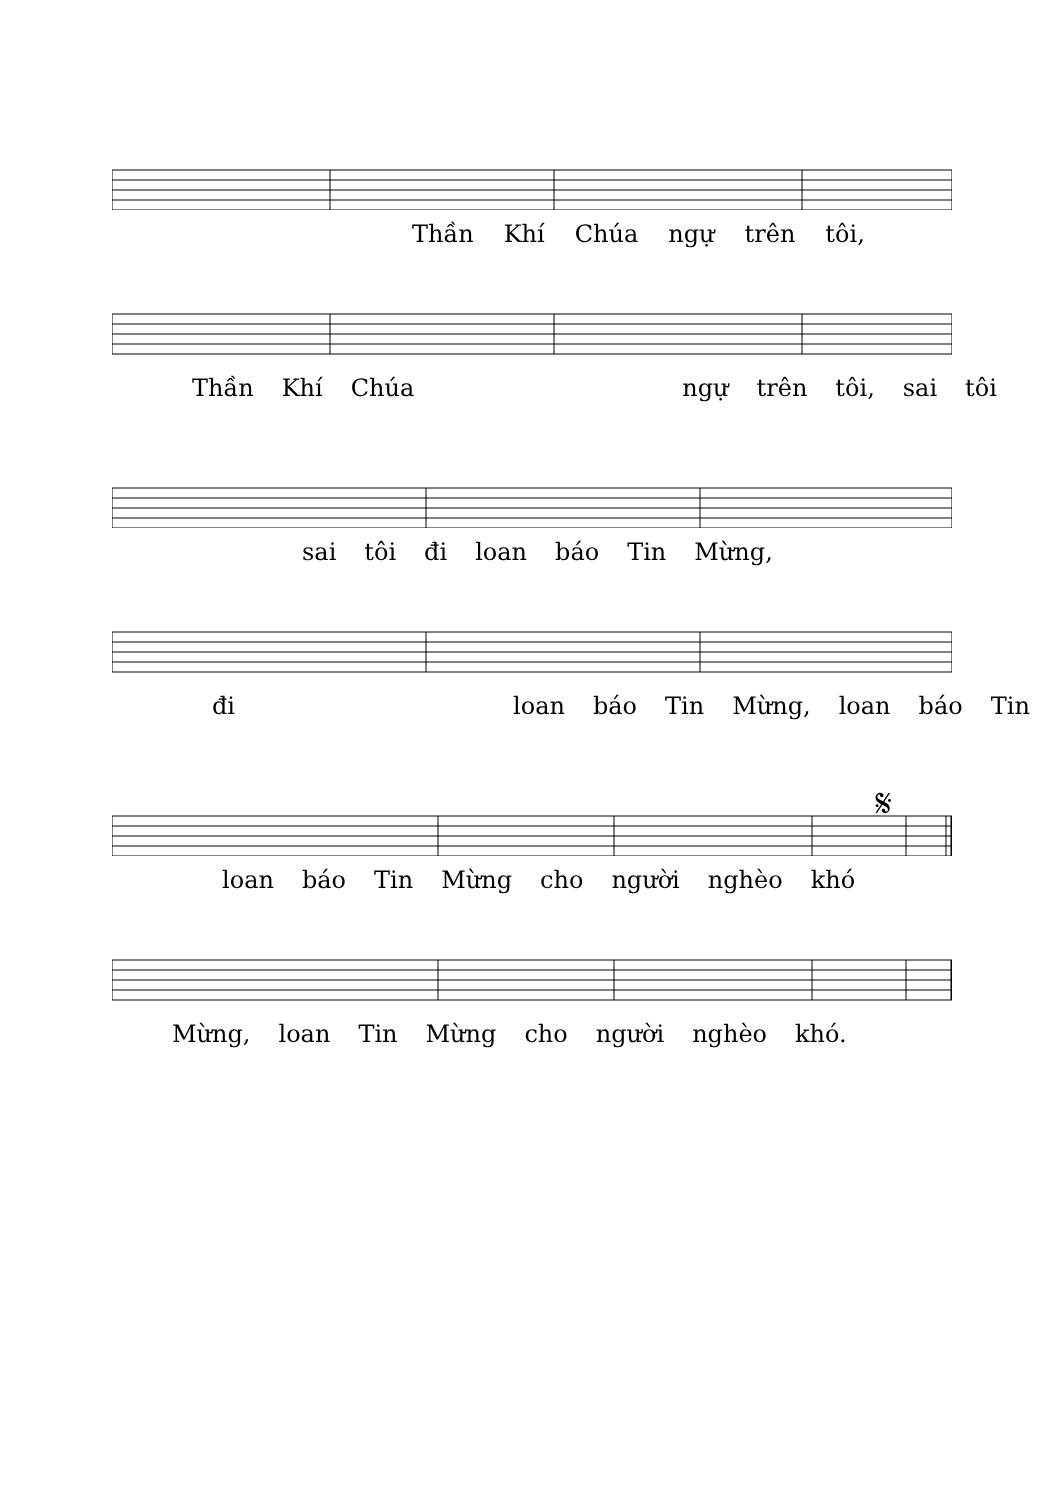Thần Khí Chúa ngự trên tôi,
Thần Khí Chúa ngự trên tôi, sai tôi
sai tôi đi loan báo Tin Mừng,
đi loan báo Tin Mừng, loan báo Tin
𝄋
loan báo Tin Mừng cho người nghèo khó
Mừng, loan Tin Mừng cho người nghèo khó.